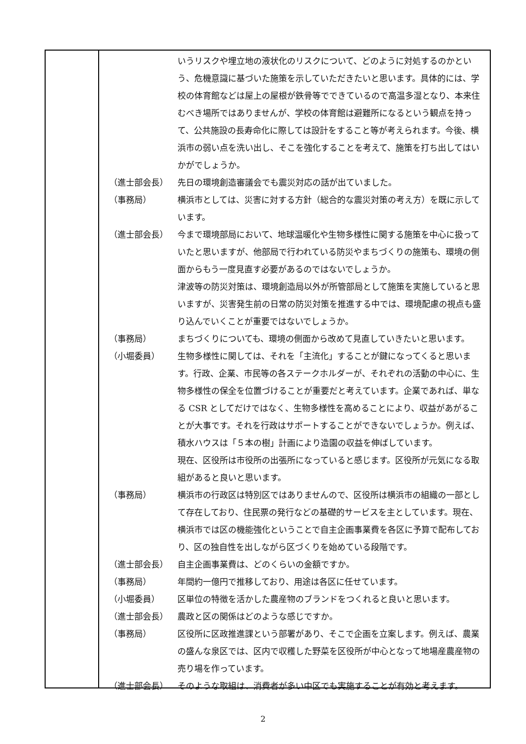| | いうリスクや埋立地の液状化のリスクについて、どのように対処するのかという、危機意識に基づいた施策を示していただきたいと思います。具体的には、学校の体育館などは屋上の屋根が鉄骨等でできているので高温多湿となり、本来住むべき場所ではありませんが、学校の体育館は避難所になるという観点を持って、公共施設の長寿命化に際しては設計をすること等が考えられます。今後、横浜市の弱い点を洗い出し、そこを強化することを考えて、施策を打ち出してはいかがでしょうか。 |
| （進士部会長） | 先日の環境創造審議会でも震災対応の話が出ていました。 |
| （事務局） | 横浜市としては、災害に対する方針（総合的な震災対策の考え方）を既に示しています。 |
| （進士部会長） | 今まで環境部局において、地球温暖化や生物多様性に関する施策を中心に扱っていたと思いますが、他部局で行われている防災やまちづくりの施策も、環境の側面からもう一度見直す必要があるのではないでしょうか。 津波等の防災対策は、環境創造局以外が所管部局として施策を実施していると思いますが、災害発生前の日常の防災対策を推進する中では、環境配慮の視点も盛り込んでいくことが重要ではないでしょうか。 |
| （事務局） | まちづくりについても、環境の側面から改めて見直していきたいと思います。 |
| （小堀委員） | 生物多様性に関しては、それを「主流化」することが鍵になってくると思います。行政、企業、市民等の各ステークホルダーが、それぞれの活動の中心に、生物多様性の保全を位置づけることが重要だと考えています。企業であれば、単なる CSR としてだけではなく、生物多様性を高めることにより、収益があがることが大事です。それを行政はサポートすることができないでしょうか。例えば、積水ハウスは「５本の樹」計画により造園の収益を伸ばしています。 現在、区役所は市役所の出張所になっていると感じます。区役所が元気になる取組があると良いと思います。 |
| （事務局） | 横浜市の行政区は特別区ではありませんので、区役所は横浜市の組織の一部として存在しており、住民票の発行などの基礎的サービスを主としています。現在、横浜市では区の機能強化ということで自主企画事業費を各区に予算で配布しており、区の独自性を出しながら区づくりを始めている段階です。 |
| （進士部会長） | 自主企画事業費は、どのくらいの金額ですか。 |
| （事務局） | 年間約一億円で推移しており、用途は各区に任せています。 |
| （小堀委員） | 区単位の特徴を活かした農産物のブランドをつくれると良いと思います。 |
| （進士部会長） | 農政と区の関係はどのような感じですか。 |
| （事務局） | 区役所に区政推進課という部署があり、そこで企画を立案します。例えば、農業の盛んな泉区では、区内で収穫した野菜を区役所が中心となって地場産農産物の売り場を作っています。 |
| （進士部会長） | そのような取組は、消費者が多い中区でも実施することが有効と考えます。 |
2